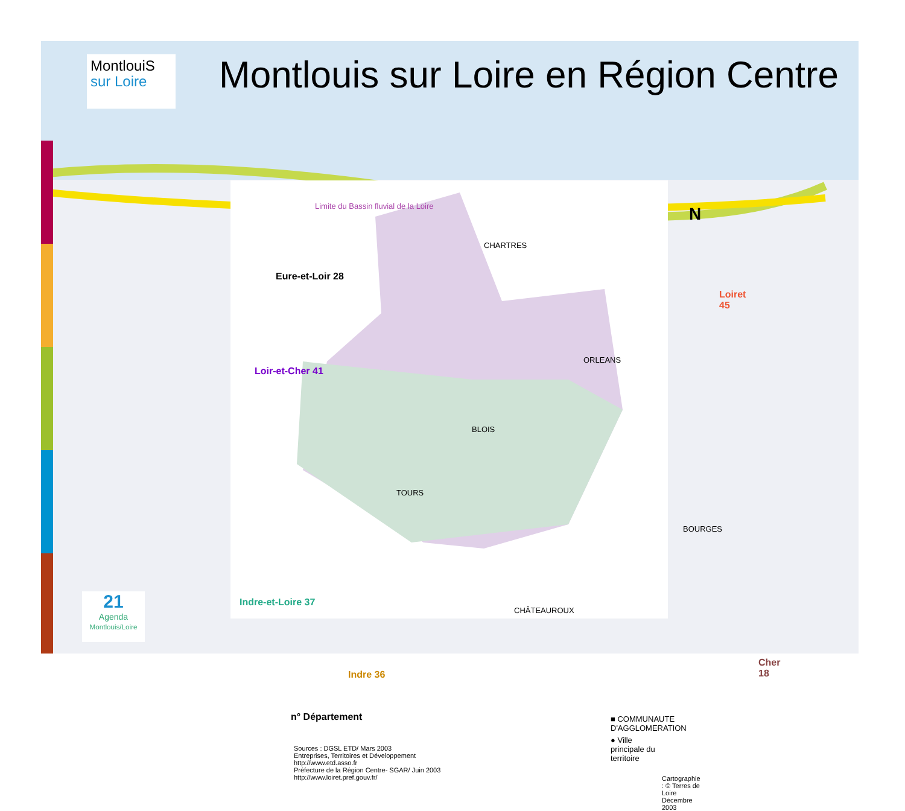MontlouiS
sur Loire
Montlouis sur Loire en Région Centre
Limite du Bassin fluvial de la Loire
Eure-et-Loir 28
Loir-et-Cher 41
Indre-et-Loire 37
Indre 36
Loiret 45
Cher 18
N
CHARTRES
ORLEANS
BLOIS
TOURS
BOURGES
CHÂTEAUROUX
n° Département ■ COMMUNAUTE D'AGGLOMERATION
● Ville principale du territoire
Sources : DGSL ETD/ Mars 2003
Entreprises, Territoires et Développement
http://www.etd.asso.fr
Préfecture de la Région Centre- SGAR/ Juin 2003
http://www.loiret.pref.gouv.fr/
Cartographie : © Terres de Loire
Décembre 2003
21
Agenda
Montlouis/Loire